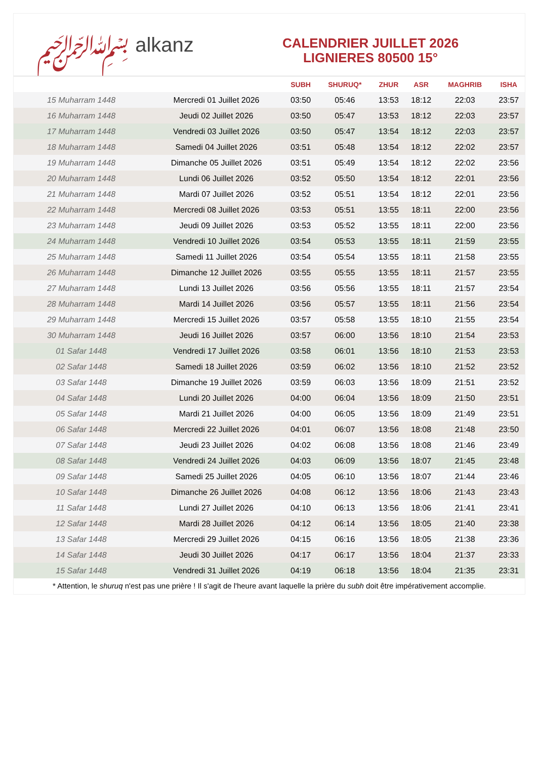﷽ alkanz
CALENDRIER JUILLET 2026
LIGNIERES 80500 15°
| | | SUBH | SHURUQ* | ZHUR | ASR | MAGHRIB | ISHA |
| --- | --- | --- | --- | --- | --- | --- | --- |
| 15 Muharram 1448 | Mercredi 01 Juillet 2026 | 03:50 | 05:46 | 13:53 | 18:12 | 22:03 | 23:57 |
| 16 Muharram 1448 | Jeudi 02 Juillet 2026 | 03:50 | 05:47 | 13:53 | 18:12 | 22:03 | 23:57 |
| 17 Muharram 1448 | Vendredi 03 Juillet 2026 | 03:50 | 05:47 | 13:54 | 18:12 | 22:03 | 23:57 |
| 18 Muharram 1448 | Samedi 04 Juillet 2026 | 03:51 | 05:48 | 13:54 | 18:12 | 22:02 | 23:57 |
| 19 Muharram 1448 | Dimanche 05 Juillet 2026 | 03:51 | 05:49 | 13:54 | 18:12 | 22:02 | 23:56 |
| 20 Muharram 1448 | Lundi 06 Juillet 2026 | 03:52 | 05:50 | 13:54 | 18:12 | 22:01 | 23:56 |
| 21 Muharram 1448 | Mardi 07 Juillet 2026 | 03:52 | 05:51 | 13:54 | 18:12 | 22:01 | 23:56 |
| 22 Muharram 1448 | Mercredi 08 Juillet 2026 | 03:53 | 05:51 | 13:55 | 18:11 | 22:00 | 23:56 |
| 23 Muharram 1448 | Jeudi 09 Juillet 2026 | 03:53 | 05:52 | 13:55 | 18:11 | 22:00 | 23:56 |
| 24 Muharram 1448 | Vendredi 10 Juillet 2026 | 03:54 | 05:53 | 13:55 | 18:11 | 21:59 | 23:55 |
| 25 Muharram 1448 | Samedi 11 Juillet 2026 | 03:54 | 05:54 | 13:55 | 18:11 | 21:58 | 23:55 |
| 26 Muharram 1448 | Dimanche 12 Juillet 2026 | 03:55 | 05:55 | 13:55 | 18:11 | 21:57 | 23:55 |
| 27 Muharram 1448 | Lundi 13 Juillet 2026 | 03:56 | 05:56 | 13:55 | 18:11 | 21:57 | 23:54 |
| 28 Muharram 1448 | Mardi 14 Juillet 2026 | 03:56 | 05:57 | 13:55 | 18:11 | 21:56 | 23:54 |
| 29 Muharram 1448 | Mercredi 15 Juillet 2026 | 03:57 | 05:58 | 13:55 | 18:10 | 21:55 | 23:54 |
| 30 Muharram 1448 | Jeudi 16 Juillet 2026 | 03:57 | 06:00 | 13:56 | 18:10 | 21:54 | 23:53 |
| 01 Safar 1448 | Vendredi 17 Juillet 2026 | 03:58 | 06:01 | 13:56 | 18:10 | 21:53 | 23:53 |
| 02 Safar 1448 | Samedi 18 Juillet 2026 | 03:59 | 06:02 | 13:56 | 18:10 | 21:52 | 23:52 |
| 03 Safar 1448 | Dimanche 19 Juillet 2026 | 03:59 | 06:03 | 13:56 | 18:09 | 21:51 | 23:52 |
| 04 Safar 1448 | Lundi 20 Juillet 2026 | 04:00 | 06:04 | 13:56 | 18:09 | 21:50 | 23:51 |
| 05 Safar 1448 | Mardi 21 Juillet 2026 | 04:00 | 06:05 | 13:56 | 18:09 | 21:49 | 23:51 |
| 06 Safar 1448 | Mercredi 22 Juillet 2026 | 04:01 | 06:07 | 13:56 | 18:08 | 21:48 | 23:50 |
| 07 Safar 1448 | Jeudi 23 Juillet 2026 | 04:02 | 06:08 | 13:56 | 18:08 | 21:46 | 23:49 |
| 08 Safar 1448 | Vendredi 24 Juillet 2026 | 04:03 | 06:09 | 13:56 | 18:07 | 21:45 | 23:48 |
| 09 Safar 1448 | Samedi 25 Juillet 2026 | 04:05 | 06:10 | 13:56 | 18:07 | 21:44 | 23:46 |
| 10 Safar 1448 | Dimanche 26 Juillet 2026 | 04:08 | 06:12 | 13:56 | 18:06 | 21:43 | 23:43 |
| 11 Safar 1448 | Lundi 27 Juillet 2026 | 04:10 | 06:13 | 13:56 | 18:06 | 21:41 | 23:41 |
| 12 Safar 1448 | Mardi 28 Juillet 2026 | 04:12 | 06:14 | 13:56 | 18:05 | 21:40 | 23:38 |
| 13 Safar 1448 | Mercredi 29 Juillet 2026 | 04:15 | 06:16 | 13:56 | 18:05 | 21:38 | 23:36 |
| 14 Safar 1448 | Jeudi 30 Juillet 2026 | 04:17 | 06:17 | 13:56 | 18:04 | 21:37 | 23:33 |
| 15 Safar 1448 | Vendredi 31 Juillet 2026 | 04:19 | 06:18 | 13:56 | 18:04 | 21:35 | 23:31 |
* Attention, le shuruq n'est pas une prière ! Il s'agit de l'heure avant laquelle la prière du subh doit être impérativement accomplie.